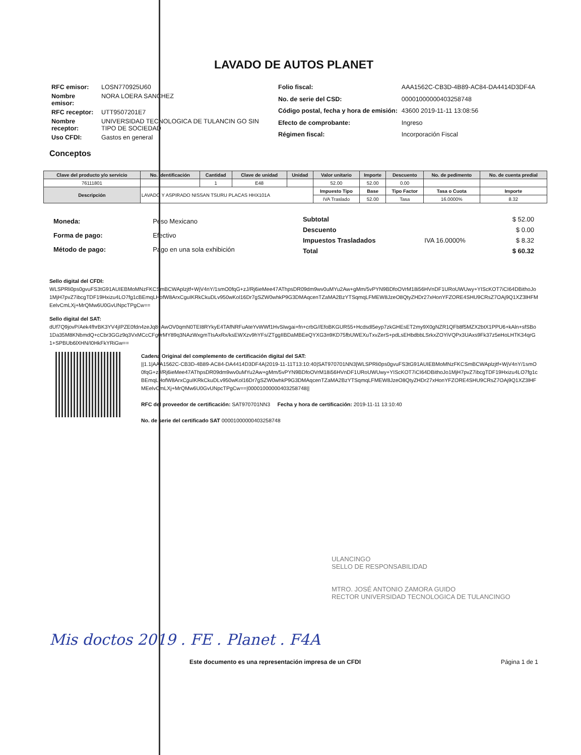LAVADO DE AUTOS PLANET
| RFC emisor: | LOSN770925U60 |
| Nombre emisor: | NORA LOERA SANCHEZ |
| RFC receptor: | UTT9507201E7 |
| Nombre receptor: | UNIVERSIDAD TECNOLOGICA DE TULANCIN GO SIN TIPO DE SOCIEDAD |
| Uso CFDI: | Gastos en general |
| Folio fiscal: | AAA1562C-CB3D-4B89-AC84-DA4414D3DF4A |
| No. de serie del CSD: | 00001000000403258748 |
| Código postal, fecha y hora de emisión: | 43600 2019-11-11 13:08:56 |
| Efecto de comprobante: | Ingreso |
| Régimen fiscal: | Incorporación Fiscal |
Conceptos
| Clave del producto y/o servicio | No. identificación | Cantidad | Clave de unidad | Unidad | Valor unitario | Importe | Descuento | No. de pedimento | No. de cuenta predial |
| --- | --- | --- | --- | --- | --- | --- | --- | --- | --- |
| 76111801 | | 1 | E48 | | 52.00 | 52.00 | 0.00 | | |
| Descripción | LAVADO Y ASPIRADO NISSAN TSURU PLACAS HHX101A | | | | Impuesto Tipo | Base | Tipo Factor | Tasa o Cuota | Importe |
| | | | | | IVA Traslado | 52.00 | Tasa | 16.0000% | 8.32 |
| Moneda: | Peso Mexicano |
| Forma de pago: | Efectivo |
| Método de pago: | Pago en una sola exhibición |
| Subtotal | | $ 52.00 |
| Descuento | | $ 0.00 |
| Impuestos Trasladados | IVA 16.0000% | $ 8.32 |
| Total | | $ 60.32 |
Sello digital del CFDI:
WLSPRli0ps0gvuFS3tG91AUIEBMoMNzFKCSmBCWAplzjtf+WjV4nY/1smO0fqG+zJ/Rj6ieMee47AThpsDR09dm9wv0uMYu2Aw+gMm/5vPYN9BDfoOVrM18i56HVnDF1URoUWUwy+YIScKOT7iCI64DBithoJo1MjH7pvZ7ibcgTDF19Hxizu4LO7fg1cBEmqLHofW8ArxCguIKRkCkuDLv950wKol16Dr7gSZW0whkP9G3DMAqcenTZaMA2BzYTSqmqLFMEW8JzeO8QtyZHDr27xHonYFZORE4SHU9CRsZ7OAj9Q1XZ3lHFMEelvCmLXj+MrQMw6U0GvUNpcTPgCw==
Sello digital del SAT:
dUf7Q9jovP/Aek4fhrBK3YV4jIPZE0fdn4zeJq8+AwOV0qmN0TEI8RYkyE4TAfNRFuAteYvWWf1HvSIwgai+fn+crbG//EfoBKGUR55+Hcdsdl5eyp7zkGHEsET2my9X0gNZR1QFb8f5MZX2btX1PPU6+kAln+sfSBo1Da35M8KNbmdQ+cCbr3GGz9q3VxMCcCFg0rMY89q3NAzWxgmTIsAxRx/ksEWXzv9hYFs/ZTggIIBDaMBEeQYXG3n9KD75fbUWEXuTxvZerS+pdLsEHbdbbLSrkxZOYiVQPx3UAxs9Fk37z5eHoLHTK34qrG1+SPBUb6lXHN/I0HkFkYRiGw==
Cadena Original del complemento de certificación digital del SAT:
||1.1|AAA1562C-CB3D-4B89-AC84-DA4414D3DF4A|2019-11-11T13:10:40|SAT970701NN3|WLSPRli0ps0gvuFS3tG91AUIEBMoMNzFKCSmBCWAplzjtf+WjV4nY/1smO0fqG+zJ/Rj6ieMee47AThpsDR09dm9wv0uMYu2Aw+gMm/5vPYN9BDfoOVrM18i56HVnDF1URoUWUwy+YIScKOT7iCI64DBithoJo1MjH7pvZ7ibcgTDF19Hxizu4LO7fg1cBEmqLHofW8ArxCguIKRkCkuDLv950wKol16Dr7gSZW0whkP9G3DMAqcenTZaMA2BzYTSqmqLFMEW8JzeO8QtyZHDr27xHonYFZORE4SHU9CRsZ7OAj9Q1XZ3lHFMEelvCmLXj+MrQMw6U0GvUNpcTPgCw==|00001000000403258748||
RFC del proveedor de certificación: SAT970701NN3 Fecha y hora de certificación: 2019-11-11 13:10:40
No. de serie del certificado SAT 00001000000403258748
ULANCINGO
SELLO DE RESPONSABILIDAD
MTRO. JOSÉ ANTONIO ZAMORA GUIDO
RECTOR UNIVERSIDAD TECNOLOGICA DE TULANCINGO
Mis doctos 2019 . FE . Planet . F4A
Este documento es una representación impresa de un CFDI Página 1 de 1